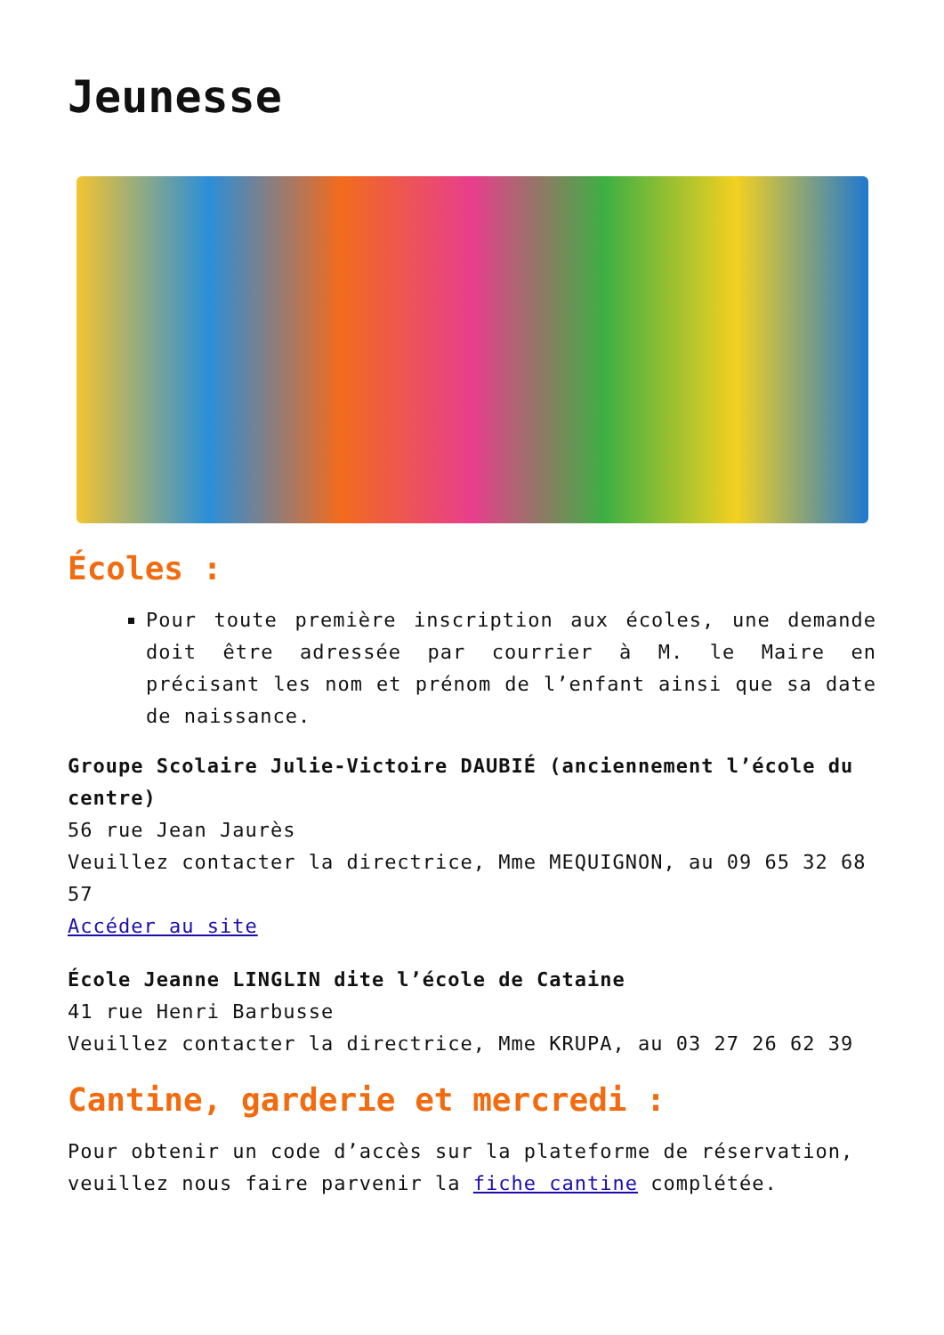Jeunesse
Écoles :
Pour toute première inscription aux écoles, une demande doit être adressée par courrier à M. le Maire en précisant les nom et prénom de l’enfant ainsi que sa date de naissance.
Groupe Scolaire Julie-Victoire DAUBIÉ (anciennement l’école du centre)
56 rue Jean Jaurès
Veuillez contacter la directrice, Mme MEQUIGNON, au 09 65 32 68 57
Accéder au site
École Jeanne LINGLIN dite l’école de Cataine
41 rue Henri Barbusse
Veuillez contacter la directrice, Mme KRUPA, au 03 27 26 62 39
Cantine, garderie et mercredi :
Pour obtenir un code d’accès sur la plateforme de réservation, veuillez nous faire parvenir la fiche cantine complétée.